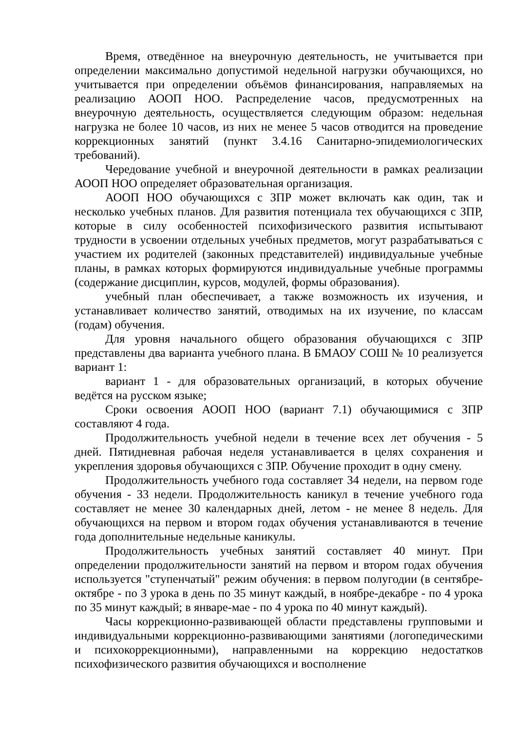Время, отведённое на внеурочную деятельность, не учитывается при определении максимально допустимой недельной нагрузки обучающихся, но учитывается при определении объёмов финансирования, направляемых на реализацию АООП НОО. Распределение часов, предусмотренных на внеурочную деятельность, осуществляется следующим образом: недельная нагрузка не более 10 часов, из них не менее 5 часов отводится на проведение коррекционных занятий (пункт 3.4.16 Санитарно-эпидемиологических требований).
Чередование учебной и внеурочной деятельности в рамках реализации АООП НОО определяет образовательная организация.
АООП НОО обучающихся с ЗПР может включать как один, так и несколько учебных планов. Для развития потенциала тех обучающихся с ЗПР, которые в силу особенностей психофизического развития испытывают трудности в усвоении отдельных учебных предметов, могут разрабатываться с участием их родителей (законных представителей) индивидуальные учебные планы, в рамках которых формируются индивидуальные учебные программы (содержание дисциплин, курсов, модулей, формы образования).
учебный план обеспечивает, а также возможность их изучения, и устанавливает количество занятий, отводимых на их изучение, по классам (годам) обучения.
Для уровня начального общего образования обучающихся с ЗПР представлены два варианта учебного плана. В БМАОУ СОШ № 10 реализуется вариант 1:
вариант 1 - для образовательных организаций, в которых обучение ведётся на русском языке;
Сроки освоения АООП НОО (вариант 7.1) обучающимися с ЗПР составляют 4 года.
Продолжительность учебной недели в течение всех лет обучения - 5 дней. Пятидневная рабочая неделя устанавливается в целях сохранения и укрепления здоровья обучающихся с ЗПР. Обучение проходит в одну смену.
Продолжительность учебного года составляет 34 недели, на первом годе обучения - 33 недели. Продолжительность каникул в течение учебного года составляет не менее 30 календарных дней, летом - не менее 8 недель. Для обучающихся на первом и втором годах обучения устанавливаются в течение года дополнительные недельные каникулы.
Продолжительность учебных занятий составляет 40 минут. При определении продолжительности занятий на первом и втором годах обучения используется "ступенчатый" режим обучения: в первом полугодии (в сентябре-октябре - по 3 урока в день по 35 минут каждый, в ноябре-декабре - по 4 урока по 35 минут каждый; в январе-мае - по 4 урока по 40 минут каждый).
Часы коррекционно-развивающей области представлены групповыми и индивидуальными коррекционно-развивающими занятиями (логопедическими и психокоррекционными), направленными на коррекцию недостатков психофизического развития обучающихся и восполнение